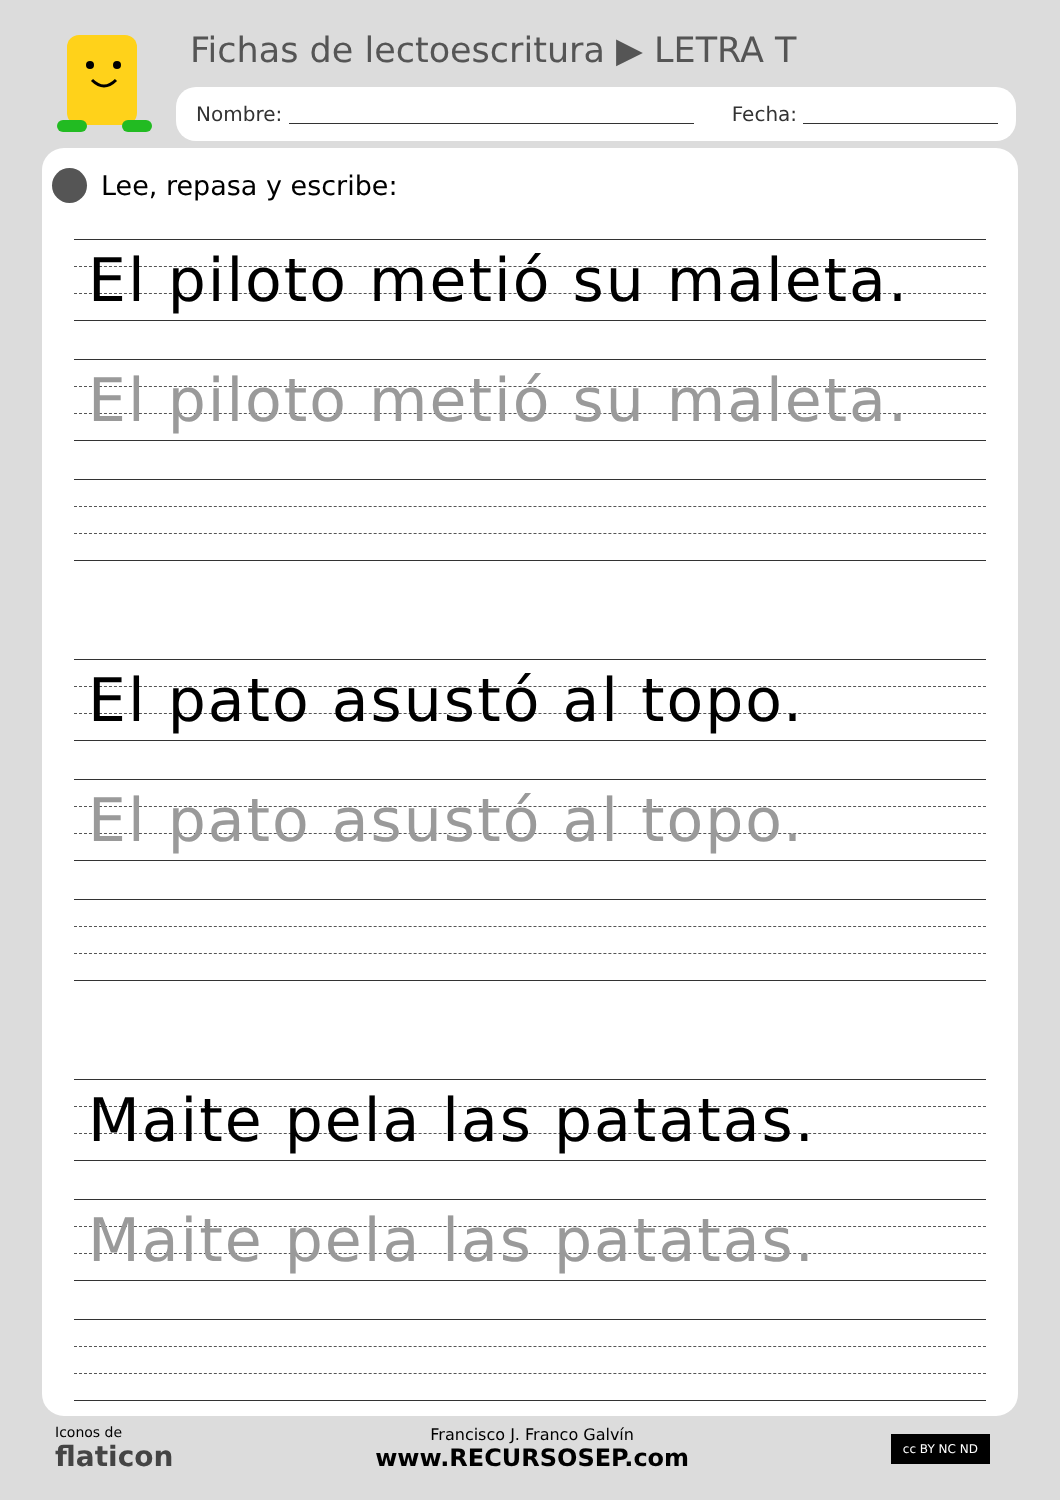Fichas de lectoescritura ▶ LETRA T
Nombre: Fecha:
Lee, repasa y escribe:
El piloto metió su maleta.
El piloto metió su maleta.
El pato asustó al topo.
El pato asustó al topo.
Maite pela las patatas.
Maite pela las patatas.
Iconos de
flaticon
Francisco J. Franco Galvín
www.RECURSOSEP.com
cc BY NC ND